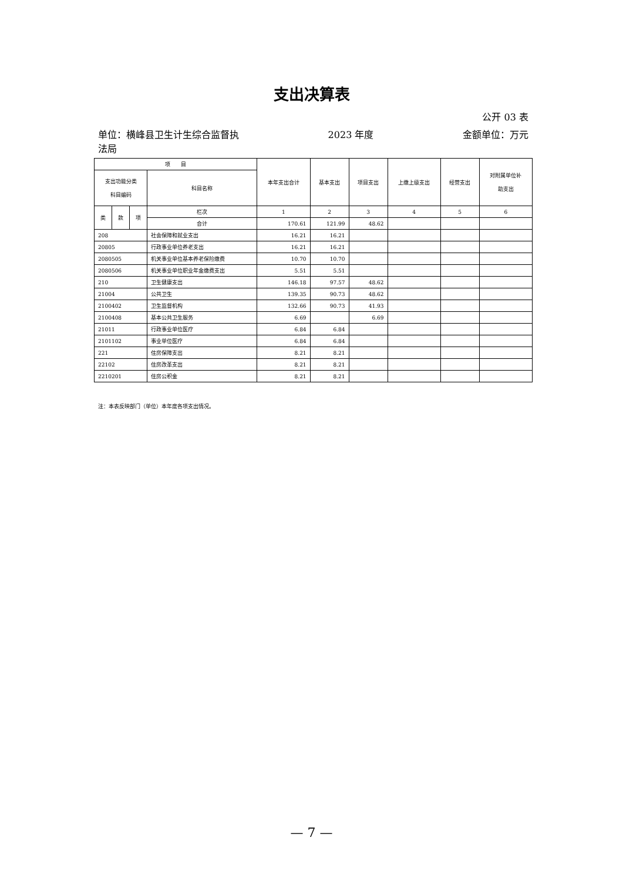支出决算表
公开 03 表
单位：横峰县卫生计生综合监督执
法局 2023 年度 金额单位：万元
| 项 目 | | | | 本年支出合计 | 基本支出 | 项目支出 | 上缴上级支出 | 经营支出 | 对附属单位补 助支出 |
| --- | --- | --- | --- | --- | --- | --- | --- | --- | --- |
| 支出功能分类 科目编码 | | | 科目名称 | | | | | | |
| 类 | 款 | 项 | 栏次 | 1 | 2 | 3 | 4 | 5 | 6 |
| | | | 合计 | 170.61 | 121.99 | 48.62 | | | |
| 208 | | | 社会保障和就业支出 | 16.21 | 16.21 | | | | |
| 20805 | | | 行政事业单位养老支出 | 16.21 | 16.21 | | | | |
| 2080505 | | | 机关事业单位基本养老保险缴费 | 10.70 | 10.70 | | | | |
| 2080506 | | | 机关事业单位职业年金缴费支出 | 5.51 | 5.51 | | | | |
| 210 | | | 卫生健康支出 | 146.18 | 97.57 | 48.62 | | | |
| 21004 | | | 公共卫生 | 139.35 | 90.73 | 48.62 | | | |
| 2100402 | | | 卫生监督机构 | 132.66 | 90.73 | 41.93 | | | |
| 2100408 | | | 基本公共卫生服务 | 6.69 | | 6.69 | | | |
| 21011 | | | 行政事业单位医疗 | 6.84 | 6.84 | | | | |
| 2101102 | | | 事业单位医疗 | 6.84 | 6.84 | | | | |
| 221 | | | 住房保障支出 | 8.21 | 8.21 | | | | |
| 22102 | | | 住房改革支出 | 8.21 | 8.21 | | | | |
| 2210201 | | | 住房公积金 | 8.21 | 8.21 | | | | |
注：本表反映部门（单位）本年度各项支出情况。
— 7 —